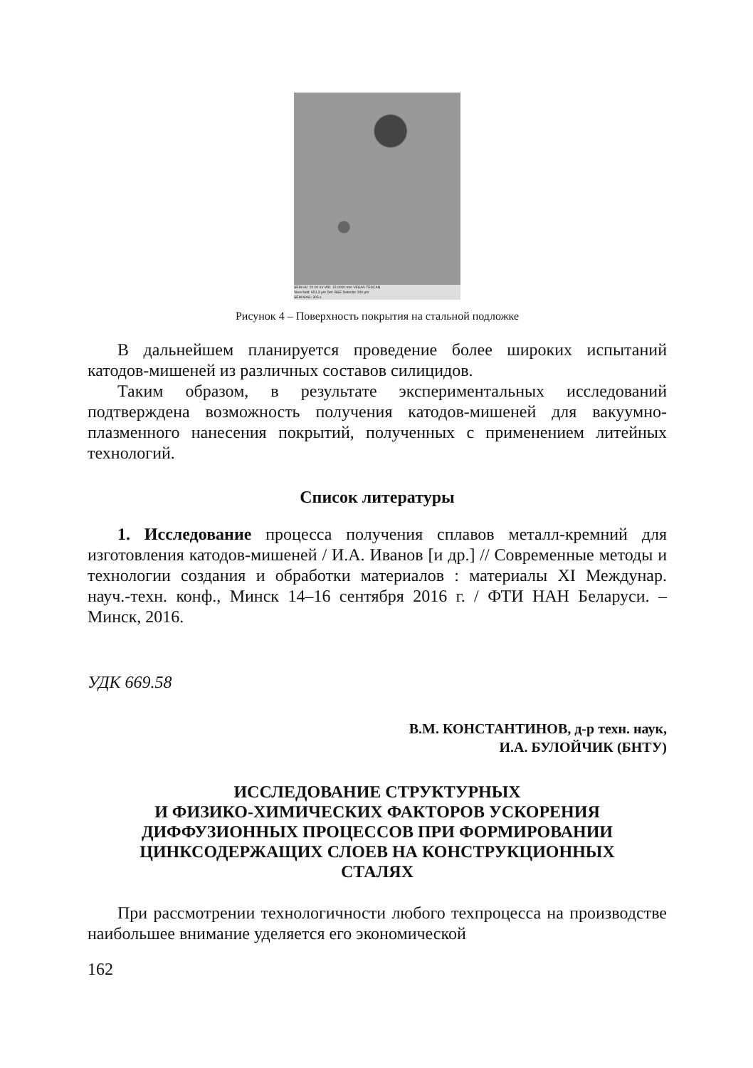SEM HV: 20.00 kV WD: 15.0000 mm VEGA\\ TESCAN
View field: 651.3 μm Det: BSE Detector 200 μm
SEM MAG: 305 x
Рисунок 4 – Поверхность покрытия на стальной подложке
В дальнейшем планируется проведение более широких испытаний катодов-мишеней из различных составов силицидов.
Таким образом, в результате экспериментальных исследований подтверждена возможность получения катодов-мишеней для вакуумно-плазменного нанесения покрытий, полученных с применением литейных технологий.
Список литературы
1. Исследование процесса получения сплавов металл-кремний для изготовления катодов-мишеней / И.А. Иванов [и др.] // Современные методы и технологии создания и обработки материалов : материалы XI Междунар. науч.-техн. конф., Минск 14–16 сентября 2016 г. / ФТИ НАН Беларуси. – Минск, 2016.
УДК 669.58
В.М. КОНСТАНТИНОВ, д-р техн. наук,
И.А. БУЛОЙЧИК (БНТУ)
ИССЛЕДОВАНИЕ СТРУКТУРНЫХ
И ФИЗИКО-ХИМИЧЕСКИХ ФАКТОРОВ УСКОРЕНИЯ
ДИФФУЗИОННЫХ ПРОЦЕССОВ ПРИ ФОРМИРОВАНИИ
ЦИНКСОДЕРЖАЩИХ СЛОЕВ НА КОНСТРУКЦИОННЫХ
СТАЛЯХ
При рассмотрении технологичности любого техпроцесса на производстве наибольшее внимание уделяется его экономической
162